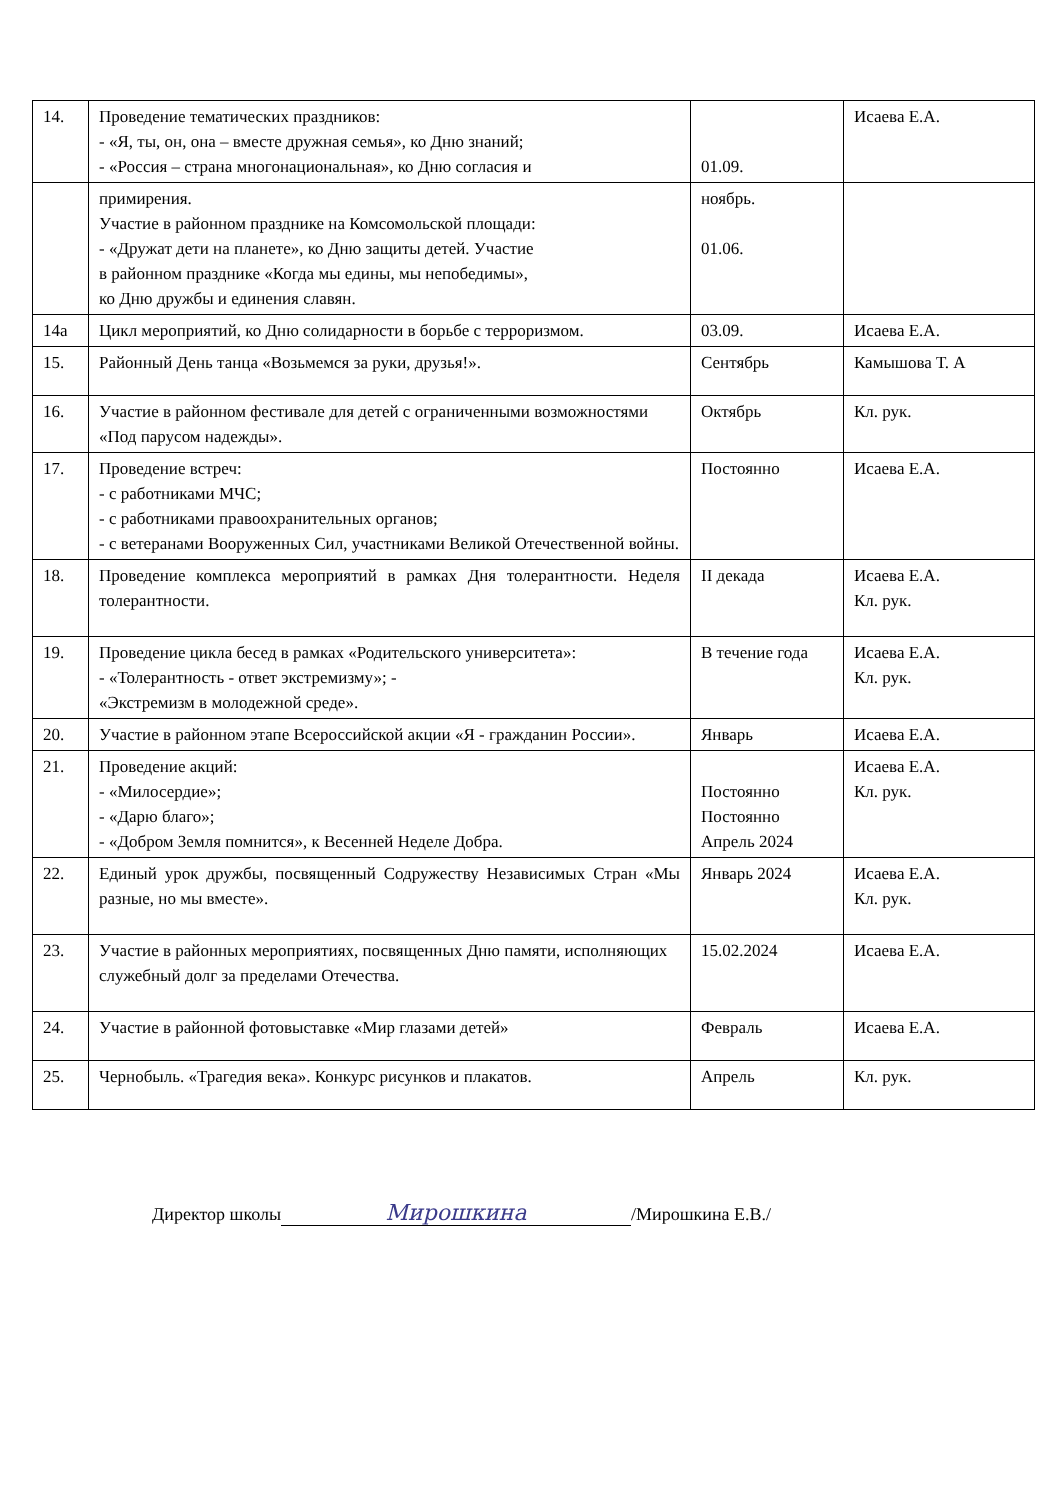| 14. | Проведение тематических праздников: - «Я, ты, он, она – вместе дружная семья», ко Дню знаний; - «Россия – страна многонациональная», ко Дню согласия и | 01.09. | Исаева Е.А. |
| | примирения. Участие в районном празднике на Комсомольской площади: - «Дружат дети на планете», ко Дню защиты детей. Участие в районном празднике «Когда мы едины, мы непобедимы», ко Дню дружбы и единения славян. | ноябрь. 01.06. | |
| 14а | Цикл мероприятий, ко Дню солидарности в борьбе с терроризмом. | 03.09. | Исаева Е.А. |
| 15. | Районный День танца «Возьмемся за руки, друзья!». | Сентябрь | Камышова Т. А |
| 16. | Участие в районном фестивале для детей с ограниченными возможностями «Под парусом надежды». | Октябрь | Кл. рук. |
| 17. | Проведение встреч: - с работниками МЧС; - с работниками правоохранительных органов; - с ветеранами Вооруженных Сил, участниками Великой Отечественной войны. | Постоянно | Исаева Е.А. |
| 18. | Проведение комплекса мероприятий в рамках Дня толерантности. Неделя толерантности. | II декада | Исаева Е.А. Кл. рук. |
| 19. | Проведение цикла бесед в рамках «Родительского университета»: - «Толерантность - ответ экстремизму»; - «Экстремизм в молодежной среде». | В течение года | Исаева Е.А. Кл. рук. |
| 20. | Участие в районном этапе Всероссийской акции «Я - гражданин России». | Январь | Исаева Е.А. |
| 21. | Проведение акций: - «Милосердие»; - «Дарю благо»; - «Добром Земля помнится», к Весенней Неделе Добра. | Постоянно Постоянно Апрель 2024 | Исаева Е.А. Кл. рук. |
| 22. | Единый урок дружбы, посвященный Содружеству Независимых Стран «Мы разные, но мы вместе». | Январь 2024 | Исаева Е.А. Кл. рук. |
| 23. | Участие в районных мероприятиях, посвященных Дню памяти, исполняющих служебный долг за пределами Отечества. | 15.02.2024 | Исаева Е.А. |
| 24. | Участие в районной фотовыставке «Мир глазами детей» | Февраль | Исаева Е.А. |
| 25. | Чернобыль. «Трагедия века». Конкурс рисунков и плакатов. | Апрель | Кл. рук. |
Директор школы Мирошкина /Мирошкина Е.В./